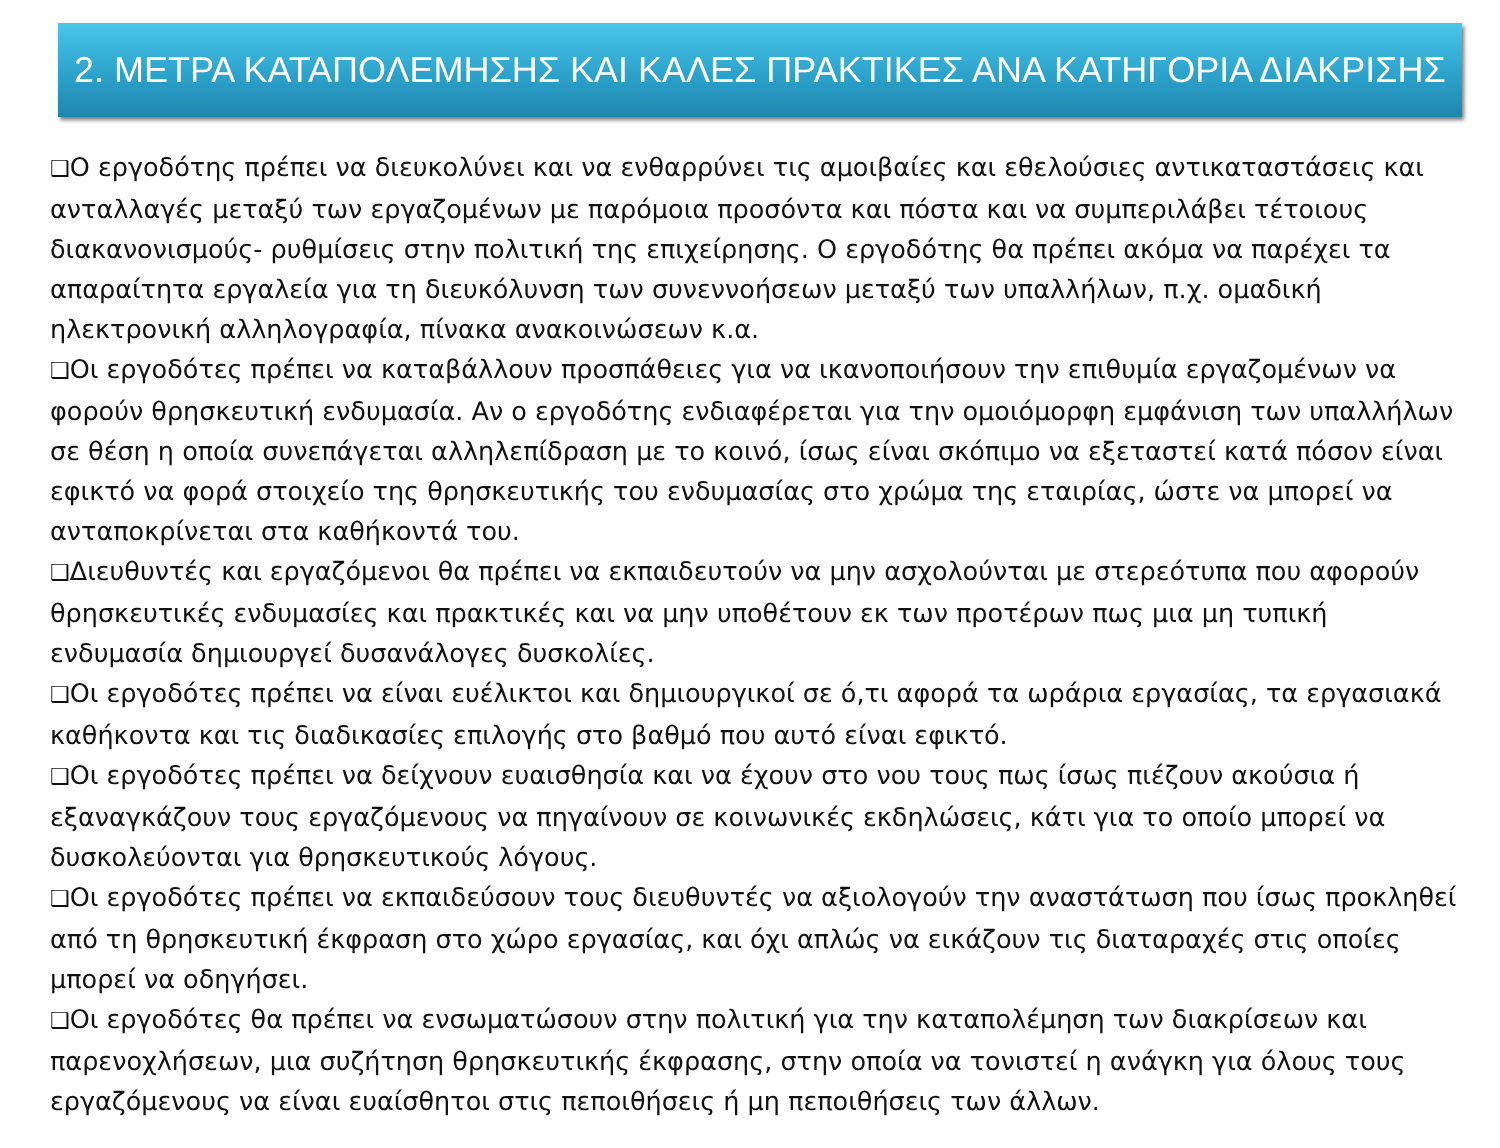2. ΜΕΤΡΑ ΚΑΤΑΠΟΛΕΜΗΣΗΣ ΚΑΙ ΚΑΛΕΣ ΠΡΑΚΤΙΚΕΣ ΑΝΑ ΚΑΤΗΓΟΡΙΑ ΔΙΑΚΡΙΣΗΣ
❑Ο εργοδότης πρέπει να διευκολύνει και να ενθαρρύνει τις αμοιβαίες και εθελούσιες αντικαταστάσεις και ανταλλαγές μεταξύ των εργαζομένων με παρόμοια προσόντα και πόστα και να συμπεριλάβει τέτοιους διακανονισμούς- ρυθμίσεις στην πολιτική της επιχείρησης. Ο εργοδότης θα πρέπει ακόμα να παρέχει τα απαραίτητα εργαλεία για τη διευκόλυνση των συνεννοήσεων μεταξύ των υπαλλήλων, π.χ. ομαδική ηλεκτρονική αλληλογραφία, πίνακα ανακοινώσεων κ.α.
❑Οι εργοδότες πρέπει να καταβάλλουν προσπάθειες για να ικανοποιήσουν την επιθυμία εργαζομένων να φορούν θρησκευτική ενδυμασία. Αν ο εργοδότης ενδιαφέρεται για την ομοιόμορφη εμφάνιση των υπαλλήλων σε θέση η οποία συνεπάγεται αλληλεπίδραση με το κοινό, ίσως είναι σκόπιμο να εξεταστεί κατά πόσον είναι εφικτό να φορά στοιχείο της θρησκευτικής του ενδυμασίας στο χρώμα της εταιρίας, ώστε να μπορεί να ανταποκρίνεται στα καθήκοντά του.
❑Διευθυντές και εργαζόμενοι θα πρέπει να εκπαιδευτούν να μην ασχολούνται με στερεότυπα που αφορούν θρησκευτικές ενδυμασίες και πρακτικές και να μην υποθέτουν εκ των προτέρων πως μια μη τυπική ενδυμασία δημιουργεί δυσανάλογες δυσκολίες.
❑Οι εργοδότες πρέπει να είναι ευέλικτοι και δημιουργικοί σε ό,τι αφορά τα ωράρια εργασίας, τα εργασιακά καθήκοντα και τις διαδικασίες επιλογής στο βαθμό που αυτό είναι εφικτό.
❑Οι εργοδότες πρέπει να δείχνουν ευαισθησία και να έχουν στο νου τους πως ίσως πιέζουν ακούσια ή εξαναγκάζουν τους εργαζόμενους να πηγαίνουν σε κοινωνικές εκδηλώσεις, κάτι για το οποίο μπορεί να δυσκολεύονται για θρησκευτικούς λόγους.
❑Οι εργοδότες πρέπει να εκπαιδεύσουν τους διευθυντές να αξιολογούν την αναστάτωση που ίσως προκληθεί από τη θρησκευτική έκφραση στο χώρο εργασίας, και όχι απλώς να εικάζουν τις διαταραχές στις οποίες μπορεί να οδηγήσει.
❑Οι εργοδότες θα πρέπει να ενσωματώσουν στην πολιτική για την καταπολέμηση των διακρίσεων και παρενοχλήσεων, μια συζήτηση θρησκευτικής έκφρασης, στην οποία να τονιστεί η ανάγκη για όλους τους εργαζόμενους να είναι ευαίσθητοι στις πεποιθήσεις ή μη πεποιθήσεις των άλλων.